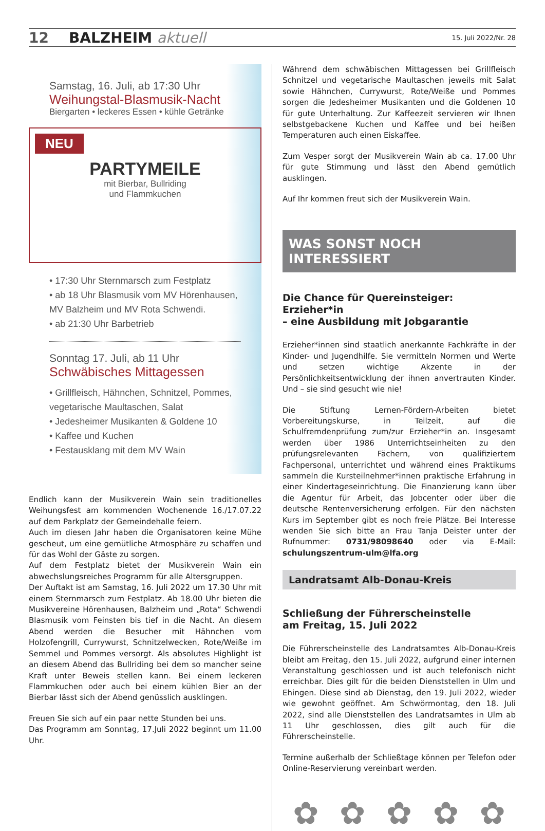12 BALZHEIM aktuell 15. Juli 2022/Nr. 28
Samstag, 16. Juli, ab 17:30 Uhr
Weihungstal-Blasmusik-Nacht
Biergarten • leckeres Essen • kühle Getränke
NEU
PARTYMEILE
mit Bierbar, Bullriding
und Flammkuchen
• 17:30 Uhr Sternmarsch zum Festplatz
• ab 18 Uhr Blasmusik vom MV Hörenhausen, MV Balzheim und MV Rota Schwendi.
• ab 21:30 Uhr Barbetrieb
Sonntag 17. Juli, ab 11 Uhr
Schwäbisches Mittagessen
• Grillfleisch, Hähnchen, Schnitzel, Pommes, vegetarische Maultaschen, Salat
• Jedesheimer Musikanten & Goldene 10
• Kaffee und Kuchen
• Festausklang mit dem MV Wain
Endlich kann der Musikverein Wain sein traditionelles Weihungsfest am kommenden Wochenende 16./17.07.22 auf dem Parkplatz der Gemeindehalle feiern.
Auch im diesen Jahr haben die Organisatoren keine Mühe gescheut, um eine gemütliche Atmosphäre zu schaffen und für das Wohl der Gäste zu sorgen.
Auf dem Festplatz bietet der Musikverein Wain ein abwechslungsreiches Programm für alle Altersgruppen.
Der Auftakt ist am Samstag, 16. Juli 2022 um 17.30 Uhr mit einem Sternmarsch zum Festplatz. Ab 18.00 Uhr bieten die Musikvereine Hörenhausen, Balzheim und „Rota“ Schwendi Blasmusik vom Feinsten bis tief in die Nacht. An diesem Abend werden die Besucher mit Hähnchen vom Holzofengrill, Currywurst, Schnitzelwecken, Rote/Weiße im Semmel und Pommes versorgt. Als absolutes Highlight ist an diesem Abend das Bullriding bei dem so mancher seine Kraft unter Beweis stellen kann. Bei einem leckeren Flammkuchen oder auch bei einem kühlen Bier an der Bierbar lässt sich der Abend genüsslich ausklingen.
Freuen Sie sich auf ein paar nette Stunden bei uns.
Das Programm am Sonntag, 17.Juli 2022 beginnt um 11.00 Uhr.
Während dem schwäbischen Mittagessen bei Grillfleisch Schnitzel und vegetarische Maultaschen jeweils mit Salat sowie Hähnchen, Currywurst, Rote/Weiße und Pommes sorgen die Jedesheimer Musikanten und die Goldenen 10 für gute Unterhaltung. Zur Kaffeezeit servieren wir Ihnen selbstgebackene Kuchen und Kaffee und bei heißen Temperaturen auch einen Eiskaffee.
Zum Vesper sorgt der Musikverein Wain ab ca. 17.00 Uhr für gute Stimmung und lässt den Abend gemütlich ausklingen.
Auf Ihr kommen freut sich der Musikverein Wain.
WAS SONST NOCH INTERESSIERT
Die Chance für Quereinsteiger: Erzieher*in
– eine Ausbildung mit Jobgarantie
Erzieher*innen sind staatlich anerkannte Fachkräfte in der Kinder- und Jugendhilfe. Sie vermitteln Normen und Werte und setzen wichtige Akzente in der Persönlichkeitsentwicklung der ihnen anvertrauten Kinder. Und – sie sind gesucht wie nie!
Die Stiftung Lernen-Fördern-Arbeiten bietet Vorbereitungskurse, in Teilzeit, auf die Schulfremdenprüfung zum/zur Erzieher*in an. Insgesamt werden über 1986 Unterrichtseinheiten zu den prüfungsrelevanten Fächern, von qualifiziertem Fachpersonal, unterrichtet und während eines Praktikums sammeln die Kursteilnehmer*innen praktische Erfahrung in einer Kindertageseinrichtung. Die Finanzierung kann über die Agentur für Arbeit, das Jobcenter oder über die deutsche Rentenversicherung erfolgen. Für den nächsten Kurs im September gibt es noch freie Plätze. Bei Interesse wenden Sie sich bitte an Frau Tanja Deister unter der Rufnummer: 0731/98098640 oder via E-Mail: schulungszentrum-ulm@lfa.org
Landratsamt Alb-Donau-Kreis
Schließung der Führerscheinstelle
am Freitag, 15. Juli 2022
Die Führerscheinstelle des Landratsamtes Alb-Donau-Kreis bleibt am Freitag, den 15. Juli 2022, aufgrund einer internen Veranstaltung geschlossen und ist auch telefonisch nicht erreichbar. Dies gilt für die beiden Dienststellen in Ulm und Ehingen. Diese sind ab Dienstag, den 19. Juli 2022, wieder wie gewohnt geöffnet. Am Schwörmontag, den 18. Juli 2022, sind alle Dienststellen des Landratsamtes in Ulm ab 11 Uhr geschlossen, dies gilt auch für die Führerscheinstelle.
Termine außerhalb der Schließtage können per Telefon oder Online-Reservierung vereinbart werden.
✿ ✿ ✿ ✿ ✿